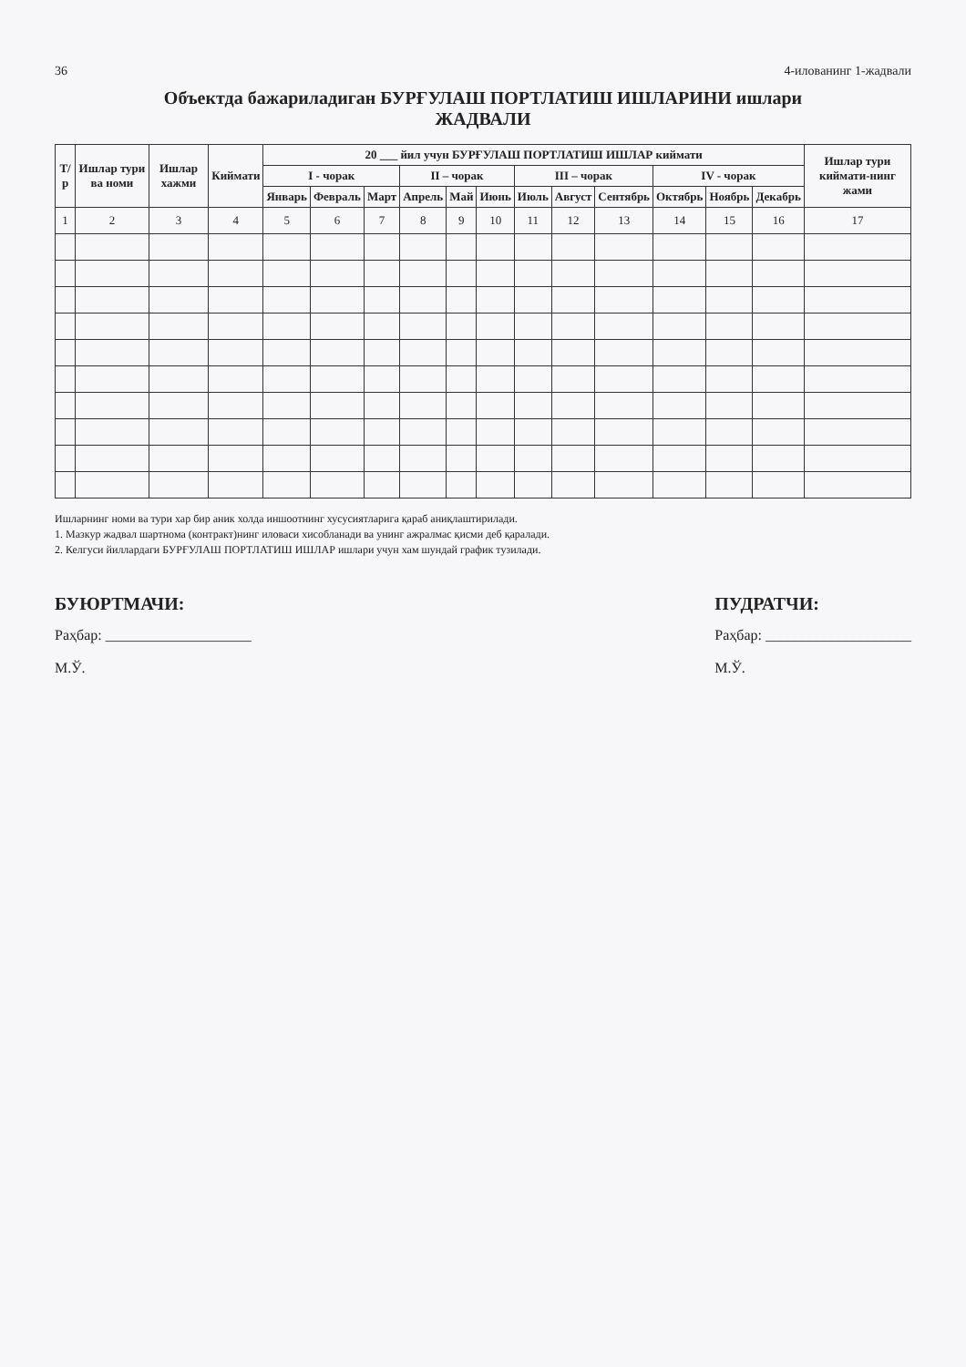36 4-иловaнинг 1-жадвали
Объектда бажариладиган БУРҒУЛАШ ПОРТЛАТИШ ИШЛАРИНИ ишлари
ЖАДВАЛИ
| Т/р | Ишлар тури ва номи | Ишлар хажми | Киймати | 20 ___ йил учун БУРҒУЛАШ ПОРТЛАТИШ ИШЛАР киймати | | | | | | | | | | | | Ишлар тури киймати-нинг жами |
| --- | --- | --- | --- | --- | --- | --- | --- | --- | --- | --- | --- | --- | --- | --- | --- | --- |
| | | | | I - чорак | | | II – чорак | | | III – чорак | | | IV - чорак | | | |
| | | | | Январь | Февраль | Март | Апрель | Май | Июнь | Июль | Август | Сентябрь | Октябрь | Ноябрь | Декабрь | |
| 1 | 2 | 3 | 4 | 5 | 6 | 7 | 8 | 9 | 10 | 11 | 12 | 13 | 14 | 15 | 16 | 17 |
Ишларнинг номи ва тури хар бир аник холда иншоотнинг хусусиятларига қараб аниқлаштирилади.
1. Мазкур жадвал шартнома (контракт)нинг иловаси хисобланади ва унинг ажралмас қисми деб қаралади.
2. Келгуси йиллардаги БУРҒУЛАШ ПОРТЛАТИШ ИШЛАР ишлари учун хам шундай график тузилади.
БУЮРТМАЧИ:
Раҳбар: ____________________
М.Ў.
ПУДРАТЧИ:
Раҳбар: ____________________
М.Ў.